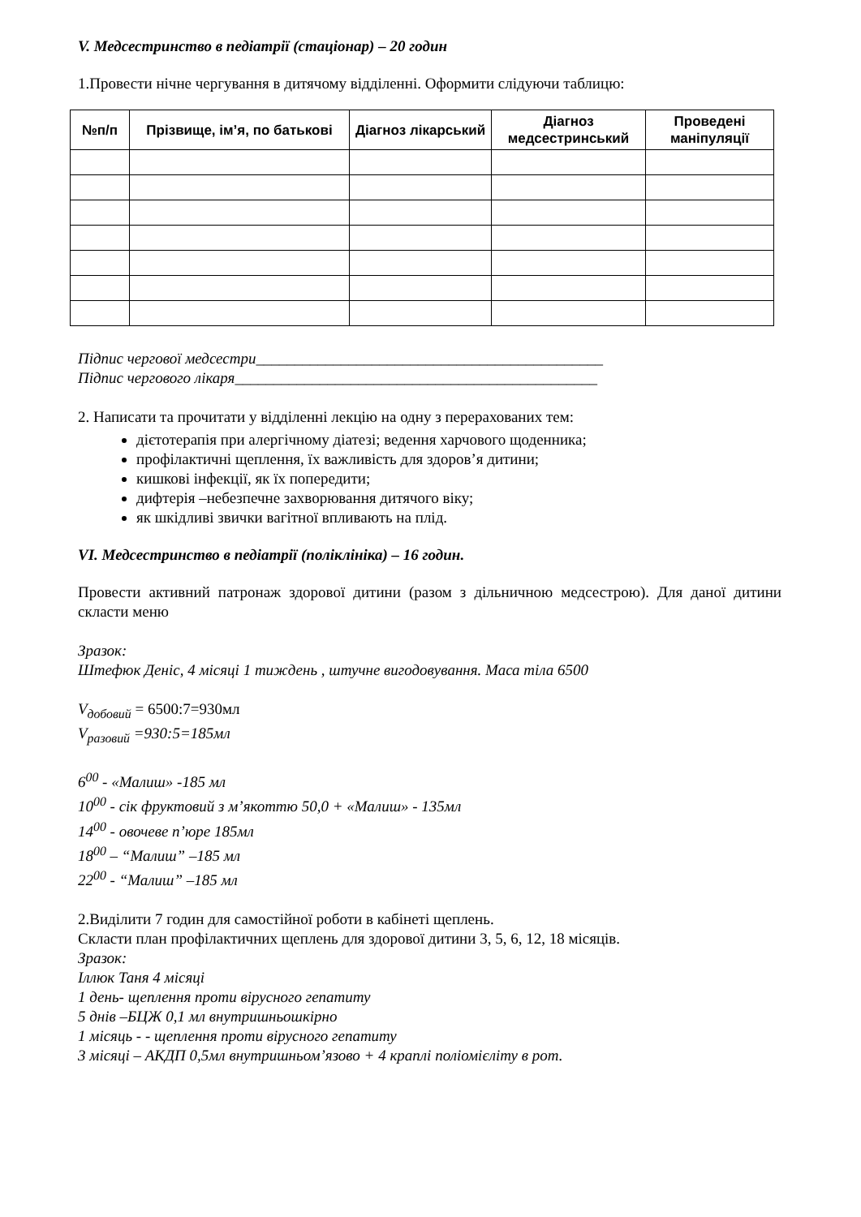V. Медсестринство в педіатрії (стаціонар) – 20 годин
1.Провести нічне чергування в дитячому відділенні. Оформити слідуючи таблицю:
| №п/п | Прізвище, ім’я, по батькові | Діагноз лікарський | Діагноз медсестринський | Проведені маніпуляції |
| --- | --- | --- | --- | --- |
Підпис чергової медсестри_____________________________________________
Підпис чергового лікаря_______________________________________________
2. Написати та прочитати у відділенні лекцію на одну з перерахованих тем:
дієтотерапія при алергічному діатезі; ведення харчового щоденника;
профілактичні щеплення, їх важливість для здоров’я дитини;
кишкові інфекції, як їх попередити;
дифтерія –небезпечне захворювання дитячого віку;
як шкідливі звички вагітної впливають на плід.
VI. Медсестринство в педіатрії (поліклініка) – 16 годин.
Провести активний патронаж здорової дитини (разом з дільничною медсестрою). Для даної дитини скласти меню
Зразок:
Штефюк Деніс, 4 місяці 1 тиждень , штучне вигодовування. Маса тіла 6500
V<sub>добовий</sub> = 6500:7=930мл
V<sub>разовий</sub> =930:5=185мл
6<sup>00</sup> - «Малиш» -185 мл
10<sup>00</sup> - сік фруктовий з м’якоттю 50,0 + «Малиш» - 135мл
14<sup>00</sup> - овочеве п’юре 185мл
18<sup>00</sup> – “Малиш” –185 мл
22<sup>00</sup> - “Малиш” –185 мл
2.Виділити 7 годин для самостійної роботи в кабінеті щеплень.
Скласти план профілактичних щеплень для здорової дитини 3, 5, 6, 12, 18 місяців.
Зразок:
Іллюк Таня 4 місяці
1 день- щеплення проти вірусного гепатиту
5 днів –БЦЖ 0,1 мл внутришньошкірно
1 місяць - - щеплення проти вірусного гепатиту
3 місяці – АКДП 0,5мл внутришньом’язово + 4 краплі поліомієліту в рот.